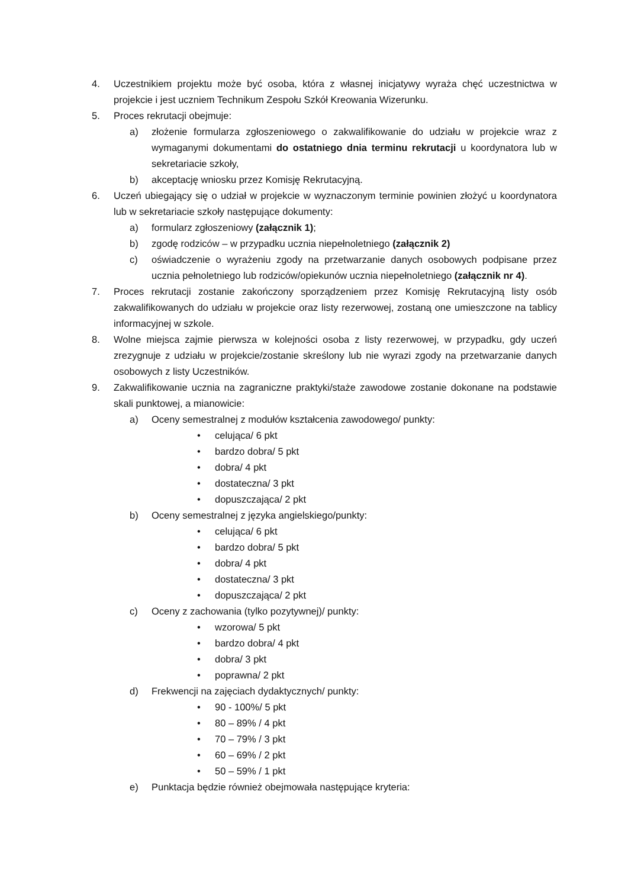4. Uczestnikiem projektu może być osoba, która z własnej inicjatywy wyraża chęć uczestnictwa w projekcie i jest uczniem Technikum Zespołu Szkół Kreowania Wizerunku.
5. Proces rekrutacji obejmuje:
a) złożenie formularza zgłoszeniowego o zakwalifikowanie do udziału w projekcie wraz z wymaganymi dokumentami do ostatniego dnia terminu rekrutacji u koordynatora lub w sekretariacie szkoły,
b) akceptację wniosku przez Komisję Rekrutacyjną.
6. Uczeń ubiegający się o udział w projekcie w wyznaczonym terminie powinien złożyć u koordynatora lub w sekretariacie szkoły następujące dokumenty:
a) formularz zgłoszeniowy (załącznik 1);
b) zgodę rodziców – w przypadku ucznia niepełnoletniego (załącznik 2)
c) oświadczenie o wyrażeniu zgody na przetwarzanie danych osobowych podpisane przez ucznia pełnoletniego lub rodziców/opiekunów ucznia niepełnoletniego (załącznik nr 4).
7. Proces rekrutacji zostanie zakończony sporządzeniem przez Komisję Rekrutacyjną listy osób zakwalifikowanych do udziału w projekcie oraz listy rezerwowej, zostaną one umieszczone na tablicy informacyjnej w szkole.
8. Wolne miejsca zajmie pierwsza w kolejności osoba z listy rezerwowej, w przypadku, gdy uczeń zrezygnuje z udziału w projekcie/zostanie skreślony lub nie wyrazi zgody na przetwarzanie danych osobowych z listy Uczestników.
9. Zakwalifikowanie ucznia na zagraniczne praktyki/staże zawodowe zostanie dokonane na podstawie skali punktowej, a mianowicie:
a) Oceny semestralnej z modułów kształcenia zawodowego/ punkty:
• celująca/ 6 pkt
• bardzo dobra/ 5 pkt
• dobra/ 4 pkt
• dostateczna/ 3 pkt
• dopuszczająca/ 2 pkt
b) Oceny semestralnej z języka angielskiego/punkty:
• celująca/ 6 pkt
• bardzo dobra/ 5 pkt
• dobra/ 4 pkt
• dostateczna/ 3 pkt
• dopuszczająca/ 2 pkt
c) Oceny z zachowania (tylko pozytywnej)/ punkty:
• wzorowa/ 5 pkt
• bardzo dobra/ 4 pkt
• dobra/ 3 pkt
• poprawna/ 2 pkt
d) Frekwencji na zajęciach dydaktycznych/ punkty:
• 90 - 100%/ 5 pkt
• 80 – 89% / 4 pkt
• 70 – 79% / 3 pkt
• 60 – 69% / 2 pkt
• 50 – 59% / 1 pkt
e) Punktacja będzie również obejmowała następujące kryteria: